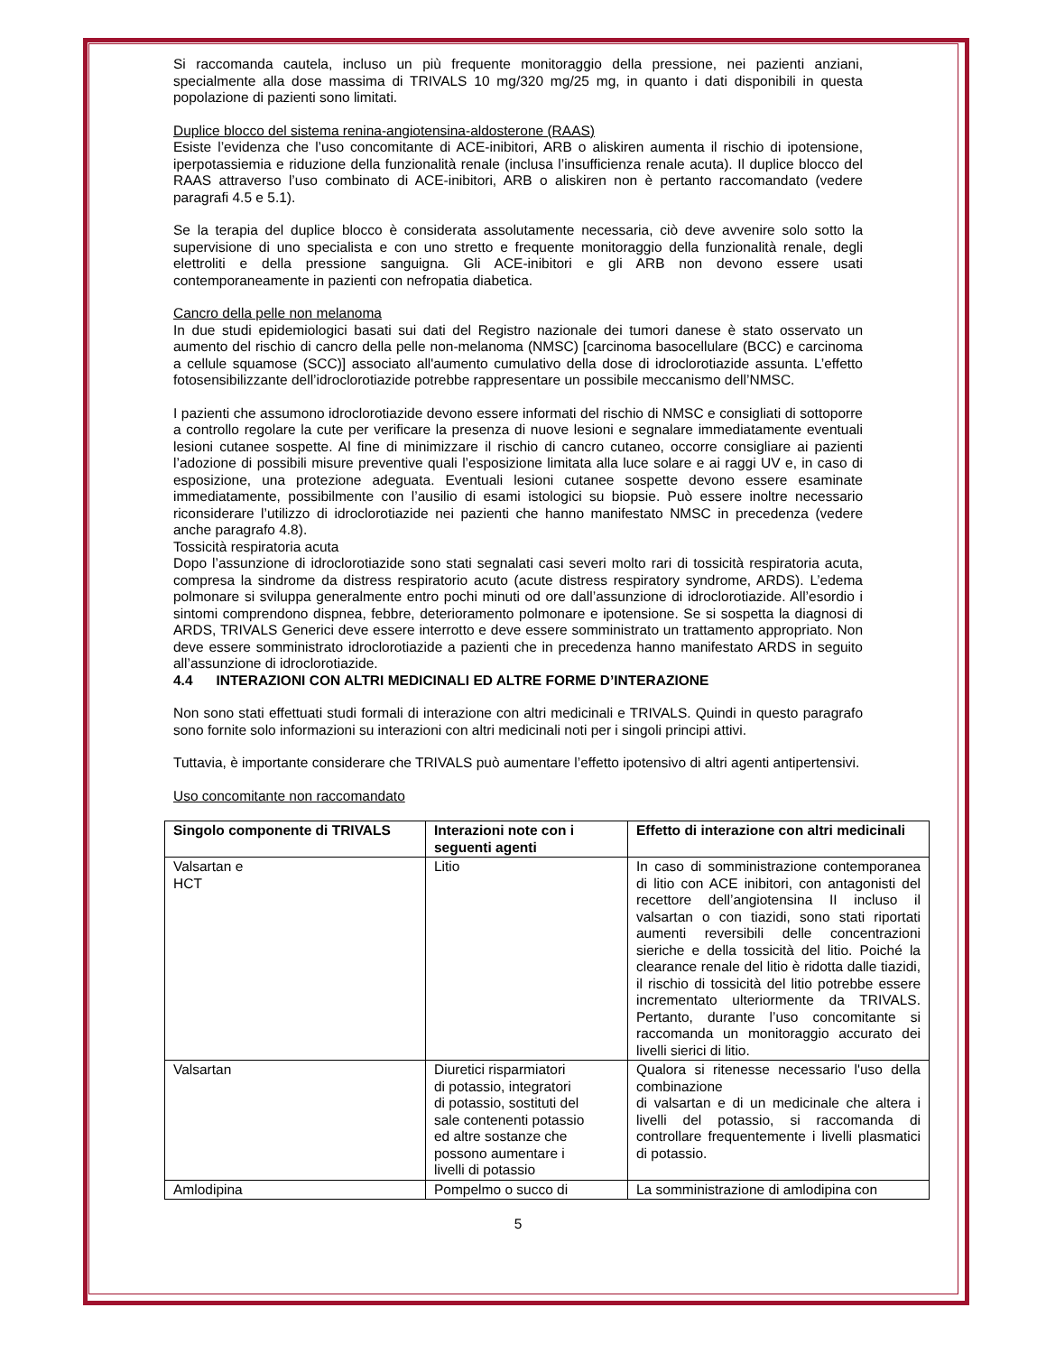Si raccomanda cautela, incluso un più frequente monitoraggio della pressione, nei pazienti anziani, specialmente alla dose massima di TRIVALS 10 mg/320 mg/25 mg, in quanto i dati disponibili in questa popolazione di pazienti sono limitati.
Duplice blocco del sistema renina-angiotensina-aldosterone (RAAS)
Esiste l’evidenza che l’uso concomitante di ACE-inibitori, ARB o aliskiren aumenta il rischio di ipotensione, iperpotassiemia e riduzione della funzionalità renale (inclusa l’insufficienza renale acuta). Il duplice blocco del RAAS attraverso l’uso combinato di ACE-inibitori, ARB o aliskiren non è pertanto raccomandato (vedere paragrafi 4.5 e 5.1).
Se la terapia del duplice blocco è considerata assolutamente necessaria, ciò deve avvenire solo sotto la supervisione di uno specialista e con uno stretto e frequente monitoraggio della funzionalità renale, degli elettroliti e della pressione sanguigna. Gli ACE-inibitori e gli ARB non devono essere usati contemporaneamente in pazienti con nefropatia diabetica.
Cancro della pelle non melanoma
In due studi epidemiologici basati sui dati del Registro nazionale dei tumori danese è stato osservato un aumento del rischio di cancro della pelle non-melanoma (NMSC) [carcinoma basocellulare (BCC) e carcinoma a cellule squamose (SCC)] associato all'aumento cumulativo della dose di idroclorotiazide assunta. L’effetto fotosensibilizzante dell’idroclorotiazide potrebbe rappresentare un possibile meccanismo dell’NMSC.
I pazienti che assumono idroclorotiazide devono essere informati del rischio di NMSC e consigliati di sottoporre a controllo regolare la cute per verificare la presenza di nuove lesioni e segnalare immediatamente eventuali lesioni cutanee sospette. Al fine di minimizzare il rischio di cancro cutaneo, occorre consigliare ai pazienti l’adozione di possibili misure preventive quali l’esposizione limitata alla luce solare e ai raggi UV e, in caso di esposizione, una protezione adeguata. Eventuali lesioni cutanee sospette devono essere esaminate immediatamente, possibilmente con l’ausilio di esami istologici su biopsie. Può essere inoltre necessario riconsiderare l’utilizzo di idroclorotiazide nei pazienti che hanno manifestato NMSC in precedenza (vedere anche paragrafo 4.8).
Tossicità respiratoria acuta
Dopo l’assunzione di idroclorotiazide sono stati segnalati casi severi molto rari di tossicità respiratoria acuta, compresa la sindrome da distress respiratorio acuto (acute distress respiratory syndrome, ARDS). L’edema polmonare si sviluppa generalmente entro pochi minuti od ore dall’assunzione di idroclorotiazide. All’esordio i sintomi comprendono dispnea, febbre, deterioramento polmonare e ipotensione. Se si sospetta la diagnosi di ARDS, TRIVALS Generici deve essere interrotto e deve essere somministrato un trattamento appropriato. Non deve essere somministrato idroclorotiazide a pazienti che in precedenza hanno manifestato ARDS in seguito all’assunzione di idroclorotiazide.
4.4 INTERAZIONI CON ALTRI MEDICINALI ED ALTRE FORME D’INTERAZIONE
Non sono stati effettuati studi formali di interazione con altri medicinali e TRIVALS. Quindi in questo paragrafo sono fornite solo informazioni su interazioni con altri medicinali noti per i singoli principi attivi.
Tuttavia, è importante considerare che TRIVALS può aumentare l’effetto ipotensivo di altri agenti antipertensivi.
Uso concomitante non raccomandato
| Singolo componente di TRIVALS | Interazioni note con i seguenti agenti | Effetto di interazione con altri medicinali |
| --- | --- | --- |
| Valsartan e HCT | Litio | In caso di somministrazione contemporanea di litio con ACE inibitori, con antagonisti del recettore dell’angiotensina II incluso il valsartan o con tiazidi, sono stati riportati aumenti reversibili delle concentrazioni sieriche e della tossicità del litio. Poiché la clearance renale del litio è ridotta dalle tiazidi, il rischio di tossicità del litio potrebbe essere incrementato ulteriormente da TRIVALS. Pertanto, durante l’uso concomitante si raccomanda un monitoraggio accurato dei livelli sierici di litio. |
| Valsartan | Diuretici risparmiatori di potassio, integratori di potassio, sostituti del sale contenenti potassio ed altre sostanze che possono aumentare i livelli di potassio | Qualora si ritenesse necessario l'uso della combinazione di valsartan e di un medicinale che altera i livelli del potassio, si raccomanda di controllare frequentemente i livelli plasmatici di potassio. |
| Amlodipina | Pompelmo o succo di | La somministrazione di amlodipina con |
5